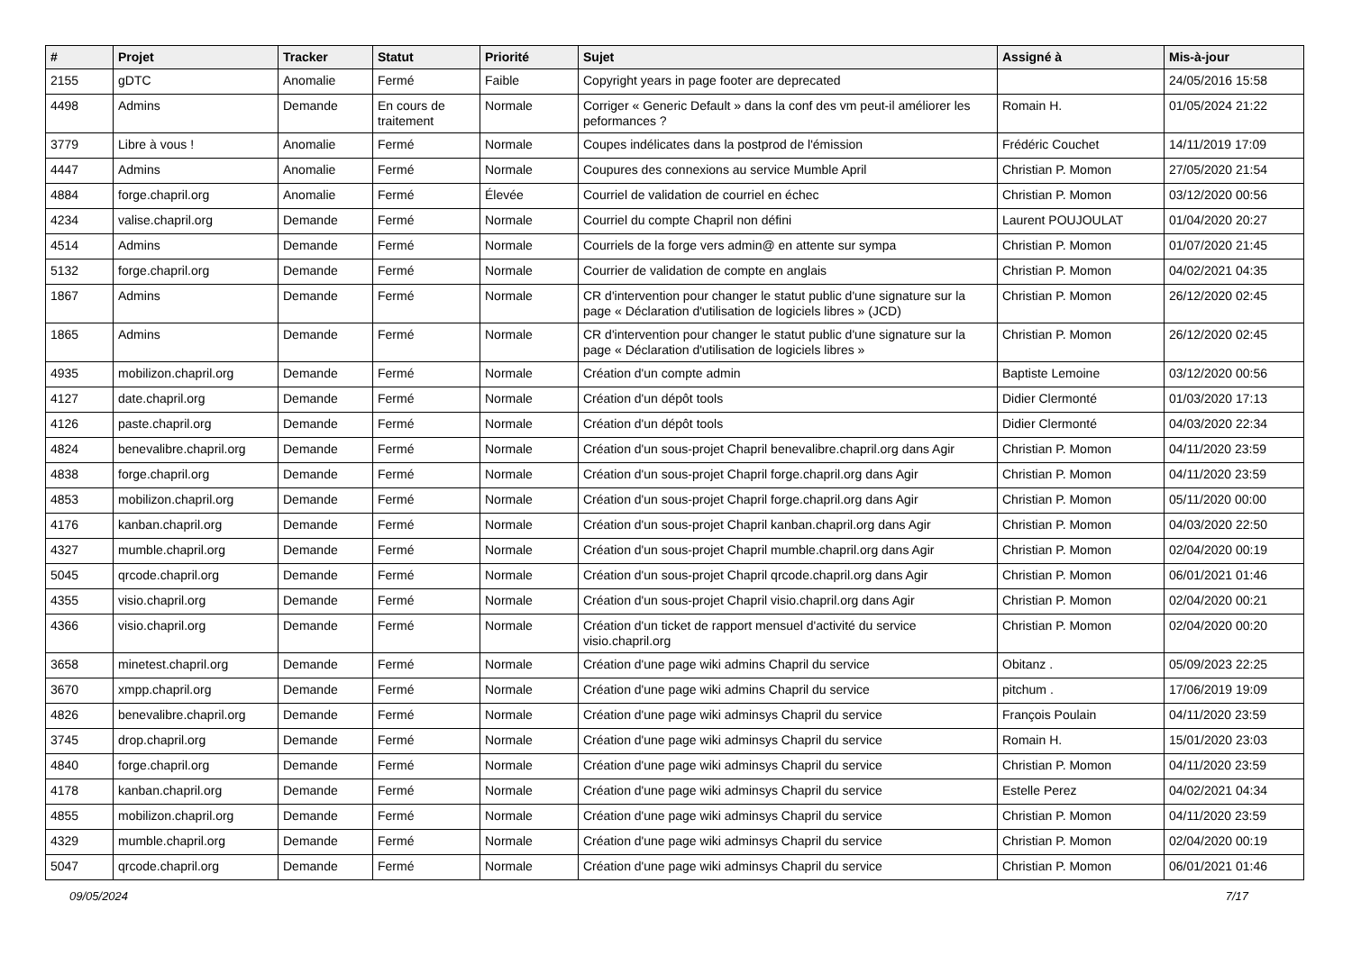| # | Projet | Tracker | Statut | Priorité | Sujet | Assigné à | Mis-à-jour |
| --- | --- | --- | --- | --- | --- | --- | --- |
| 2155 | gDTC | Anomalie | Fermé | Faible | Copyright years in page footer are deprecated | | 24/05/2016 15:58 |
| 4498 | Admins | Demande | En cours de traitement | Normale | Corriger « Generic Default » dans la conf des vm peut-il améliorer les peformances ? | Romain H. | 01/05/2024 21:22 |
| 3779 | Libre à vous ! | Anomalie | Fermé | Normale | Coupes indélicates dans la postprod de l'émission | Frédéric Couchet | 14/11/2019 17:09 |
| 4447 | Admins | Anomalie | Fermé | Normale | Coupures des connexions au service Mumble April | Christian P. Momon | 27/05/2020 21:54 |
| 4884 | forge.chapril.org | Anomalie | Fermé | Élevée | Courriel de validation de courriel en échec | Christian P. Momon | 03/12/2020 00:56 |
| 4234 | valise.chapril.org | Demande | Fermé | Normale | Courriel du compte Chapril non défini | Laurent POUJOULAT | 01/04/2020 20:27 |
| 4514 | Admins | Demande | Fermé | Normale | Courriels de la forge vers admin@ en attente sur sympa | Christian P. Momon | 01/07/2020 21:45 |
| 5132 | forge.chapril.org | Demande | Fermé | Normale | Courrier de validation de compte en anglais | Christian P. Momon | 04/02/2021 04:35 |
| 1867 | Admins | Demande | Fermé | Normale | CR d'intervention pour changer le statut public d'une signature sur la page « Déclaration d'utilisation de logiciels libres » (JCD) | Christian P. Momon | 26/12/2020 02:45 |
| 1865 | Admins | Demande | Fermé | Normale | CR d'intervention pour changer le statut public d'une signature sur la page « Déclaration d'utilisation de logiciels libres » | Christian P. Momon | 26/12/2020 02:45 |
| 4935 | mobilizon.chapril.org | Demande | Fermé | Normale | Création d'un compte admin | Baptiste Lemoine | 03/12/2020 00:56 |
| 4127 | date.chapril.org | Demande | Fermé | Normale | Création d'un dépôt tools | Didier Clermonté | 01/03/2020 17:13 |
| 4126 | paste.chapril.org | Demande | Fermé | Normale | Création d'un dépôt tools | Didier Clermonté | 04/03/2020 22:34 |
| 4824 | benevalibre.chapril.org | Demande | Fermé | Normale | Création d'un sous-projet Chapril benevalibre.chapril.org dans Agir | Christian P. Momon | 04/11/2020 23:59 |
| 4838 | forge.chapril.org | Demande | Fermé | Normale | Création d'un sous-projet Chapril forge.chapril.org dans Agir | Christian P. Momon | 04/11/2020 23:59 |
| 4853 | mobilizon.chapril.org | Demande | Fermé | Normale | Création d'un sous-projet Chapril forge.chapril.org dans Agir | Christian P. Momon | 05/11/2020 00:00 |
| 4176 | kanban.chapril.org | Demande | Fermé | Normale | Création d'un sous-projet Chapril kanban.chapril.org dans Agir | Christian P. Momon | 04/03/2020 22:50 |
| 4327 | mumble.chapril.org | Demande | Fermé | Normale | Création d'un sous-projet Chapril mumble.chapril.org dans Agir | Christian P. Momon | 02/04/2020 00:19 |
| 5045 | qrcode.chapril.org | Demande | Fermé | Normale | Création d'un sous-projet Chapril qrcode.chapril.org dans Agir | Christian P. Momon | 06/01/2021 01:46 |
| 4355 | visio.chapril.org | Demande | Fermé | Normale | Création d'un sous-projet Chapril visio.chapril.org dans Agir | Christian P. Momon | 02/04/2020 00:21 |
| 4366 | visio.chapril.org | Demande | Fermé | Normale | Création d'un ticket de rapport mensuel d'activité du service visio.chapril.org | Christian P. Momon | 02/04/2020 00:20 |
| 3658 | minetest.chapril.org | Demande | Fermé | Normale | Création d'une page wiki admins Chapril du service | Obitanz . | 05/09/2023 22:25 |
| 3670 | xmpp.chapril.org | Demande | Fermé | Normale | Création d'une page wiki admins Chapril du service | pitchum . | 17/06/2019 19:09 |
| 4826 | benevalibre.chapril.org | Demande | Fermé | Normale | Création d'une page wiki adminsys Chapril du service | François Poulain | 04/11/2020 23:59 |
| 3745 | drop.chapril.org | Demande | Fermé | Normale | Création d'une page wiki adminsys Chapril du service | Romain H. | 15/01/2020 23:03 |
| 4840 | forge.chapril.org | Demande | Fermé | Normale | Création d'une page wiki adminsys Chapril du service | Christian P. Momon | 04/11/2020 23:59 |
| 4178 | kanban.chapril.org | Demande | Fermé | Normale | Création d'une page wiki adminsys Chapril du service | Estelle Perez | 04/02/2021 04:34 |
| 4855 | mobilizon.chapril.org | Demande | Fermé | Normale | Création d'une page wiki adminsys Chapril du service | Christian P. Momon | 04/11/2020 23:59 |
| 4329 | mumble.chapril.org | Demande | Fermé | Normale | Création d'une page wiki adminsys Chapril du service | Christian P. Momon | 02/04/2020 00:19 |
| 5047 | qrcode.chapril.org | Demande | Fermé | Normale | Création d'une page wiki adminsys Chapril du service | Christian P. Momon | 06/01/2021 01:46 |
09/05/2024 7/17